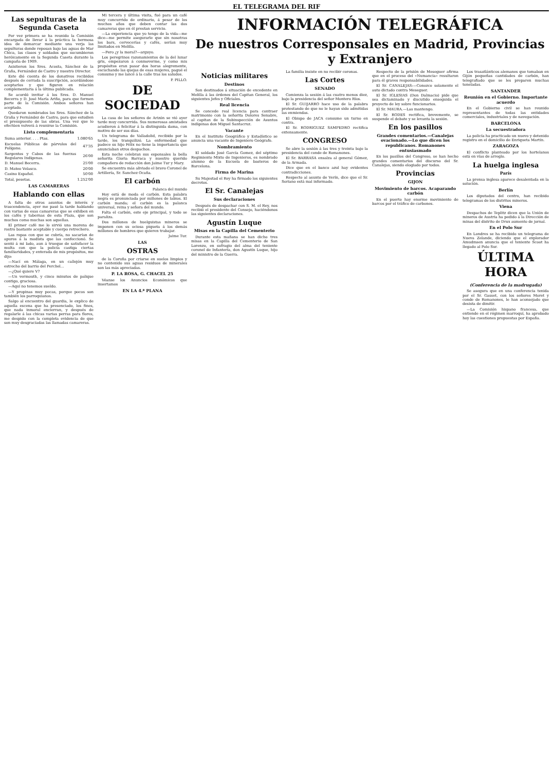EL TELEGRAMA DEL RIF
Las sepulturas de la Segunda Caseta
Por vez primera se ha reunido la Comisión encargada de llevar á la práctica la hermosa idea de demarcar mediante una verja las sepulturas donde reposan bajo las aguas de Mar Chica, las clases y soldados que sucumbieron heróicamente en la Segunda Caseta durante la campaña de 1909.
Asistieron los Sres. Acosta, Sánchez de la Graña, Fernández de Castro y nuestro Director.
Este dió cuenta de los donativos recibidos después de cerrada la suscripción, acordándose aceptarlos y que figuren en relación complementaria á la última publicada.
Se acordó invitar á los Sres. D. Manuel Becerra y D. José María Ariño, para que formen parte de la Comisión. Ambos señores han aceptado.
Quedaron nombrados los Sres. Sánchez de la Graña y Fernández de Castro, para que estudien el presupuesto de las obras. Una vez que lo efectúen volverá á reunirse la Comisión.
Lista complementaria
| Suma anterior. . . . Ptas. | 1.080'65 |
| Escuelas Públicas de párvulos del Polígono. | 47'35 |
| Sargentos y Cabos de las fuerzas Regulares Indígenas. | 26'00 |
| D. Manuel Becerra. | 25'00 |
| D. Mateo Velasco. | 20'00 |
| Casino Español. | 50'00 |
| Total, pesetas. | 1.252'00 |
LAS CAMARERAS
Hablando con ellas
A falta de otros asuntos de interés y trascendencia, ayer me pasé la tarde hablando con varias de esas camareras que se exhiben en los cafés y tabernas de esta Plaza, que son muchos como muchas son aquellas.
El primer café me lo sirvió una morena de rostro bastante aceptable y cuerpo retrechero.
Las ropas con que se cubría, no sacarían de apuros á la modista que las confeccionó. Se sentó á mi lado, aun á trueque de satisfacer la multa con que la policía castiga ciertas familiaridades, y enterada de mis propósitos, me dijo:
—Nací en Málaga, en un callejón muy estrecho del barrio del Perchel...
—¿Qué quiere V?
—Un vermouth, y cinco minutos de palique contigo, graciosa.
—Aquí no tenemos sueldo.
—Y propinas muy pocas, porque pocos son también los parroquianos.
Salgo al encuentro del guardia, le explico de aquella escena que ha presenciado, los fines, que nada inmoral encierran, y después de regalarle á las chicas varias perras para flores, me despido con la completa evidencia de que son muy desgraciadas las llamadas camareras.
Mi tercera y última visita, fué para un café muy concurrido de ordinario, á pesar de los muchos años que deben contar las dos camareras que en él prestan servicio.
—La experiencia que yo tengo de la vida—me dice—me permite asegurarle que sin nosotras los bars, cervecerías y cafés, serían muy limitados en Melilla.
—Pero ¿y la moral?—arguyo.
Los peregrinos razonamientos de la del lunar gris, empezaron á conmoverme, y como mis propósitos eran pasar dos horas alegremente, escuchando las quejas de esas mujeres, pagué el consumo y me lancé á la calle tras los saludos.
P. PILLO.
DE SOCIEDAD
La casa de los señores de Arizón se vió ayer tarde muy concurrida. Sus numerosas amistades acudieron á felicitar á la distinguida dama, con motivo de ser sus días.
Un telegrama de Valladolid, recibido por la tarde, les tranquilizó. La enfermedad que padece su hijo Félix no tiene la importancia que anunciaban otros despachos.
Esta noche celebran sus esponsales la bella señorita Gloria Barraca y nuestro querido compañero de redacción don Jaime Tur y Mary.
Se encuentra más aliviado el bravo Coronel de Artillería, Sr. Sanchez Ocaña.
El carbón
Palanca del mundo
Hoy está de moda el carbón. Esta palabra negra es pronunciada por millones de labios. El carbón manda; el carbón es la palanca universal, reina y señora del mundo.
Falta el carbón, este eje principal, y todo se paraliza.
Dos millones de huelguistas mineros se imponen con su ociosa piqueta á los demás millones de hombres que quieren trabajar.
Jaime Tur.
LAS
OSTRAS
de la Coruña por criarse en suelos limpios y no contenido sus aguas residuos de minerales son las más apreciadas.
P. LA ROSA, G. CHACEL 25
Véanse los Anuncios Económicos que insertamos
EN LA 4.ª PLANA
INFORMACIÓN TELEGRÁFICA
De nuestros Corresponsales en Madrid, Provincias y Extranjero
Noticias militares
Destinos
Son destinados á situación de excedente en Melilla á las órdenes del Capitan General, los siguientes Jefes y Oficiales.
Real licencia
Se concede real licencia para contraer matrimonio con la señorita Dolores Senabre, al capitan de la Subinspección de Asuntos indígenas don Miguel Santacruz.
Vacante
En el Instituto Geográfico y Estadístico se anuncia una vacante de Ingeniero Geógrafo.
Nombramiento
El soldado José García Gomez, del séptimo Regimiento Mixto de Ingenieros, es nombrado alumno de la Escuela de basteros de Barcelona.
Firma de Marina
Su Majestad el Rey ha firmado los siguientes decretos.
El Sr. Canalejas
Sus declaraciones
Después de despachar con S. M. el Rey, nos recibió el presidente del Consejo, haciéndonos las siguientes declaraciones.
Agustín Luque
Misas en la Capilla del Cementerio
Durante esta mañana se han dicho tres misas en la Capilla del Cementerio de San Lorenzo, en sufragio del alma del teniente coronel de Infantería, don Agustín Luque, hijo del ministro de la Guerra.
La familia insiste en no recibir coronas.
Las Cortes
SENADO
Comienza la sesión á las cuatro menos diez, bajo la presidencia del señor Montero Ríos.
El Sr. GUIJARRO hace uso de la palabra protestando de que no le hayan sido admitidas las enmiendas.
El Obispo de JACA consume un turno en contra.
El Sr. RODRIGUEZ SAMPEDRO rectifica extensamente.
CONGRESO
Se abre la sesión á las tres y treinta bajo la presidencia del conde de Romanones.
El Sr. BARRASA ensalza al general Gómez, de la Armada.
Dice que en el banco azul hay evidentes contradicciones.
Respecto al asunto de Verín, dice que el Sr. Soriano está mal informado.
Respecto de la prisión de Meseguer afirma que en el proceso del «Numancia» resultaron para él graves responsabilidades.
El Sr. CANALEJAS:—Conozco solamente el auto dictado contra Meseguer.
El Sr. IGLESIAS (Don Dalmacio) pide que sea dictaminado y discutido enseguida el proyecto de ley sobre funcionarios.
El Sr. MAURA.—Las mantengo.
El Sr. RODES rectifica, brevemente, se suspende el debate y se levanta la sesión.
En los pasillos
Grandes comentarios.—Canalejas ovacionado.—Lo que dicen los republicanos. Romanones entusiasmado
En los pasillos del Congreso, se han hecho grandes comentarios del discurso del Sr. Canalejas, siendo elogiado por todos.
Provincias
GIJON
Movimiento de barcos. Acaparando carbón
En el puerto hay enorme movimiento de barcos por el tráfico de carbones.
Los trasatlánticos alemanes que tomaban en Gijón pequeñas cantidades de carbón, han telegrafiado que se les preparen muchas toneladas.
SANTANDER
Reunión en el Gobierno. Importante acuerdo
En el Gobierno civil se han reunido representantes de todas las entidades comerciales, industriales y de navegación.
BARCELONA
La secuestradora
La policía ha practicado un nuevo y detenido registro en el domicilio de Enriqueta Martín.
ZARAGOZA
El conflicto planteado por los hortelanos está en vías de arreglo.
La huelga inglesa
París
La prensa inglesa aparece desalentada en la solución.
Berlín
Los diputados del centro, han recibido telegramas de los distritos mineros.
Viena
Despachos de Teplitz dicen que la Unión de mineros de Austria ha pedido á la Dirección de minas del distrito de Drux aumento de jornal.
En el Polo Sur
En Londres se ha recibido un telegrama de Nueva Zelande, diciendo que el explorador Amudmsen anuncia que el teniente Scoot ha llegado al Polo Sur.
ÚLTIMA HORA
(Conferencia de la madrugada)
Se asegura que en una conferencia tenida por el Sr. Gasset, con los señores Moret y conde de Romanones, le han aconsejado que desista de dimitir.
—La Comisión hispano francesa, que entiende en el régimen marroquí, ha aprobado hoy las cuestiones propuestas por España.